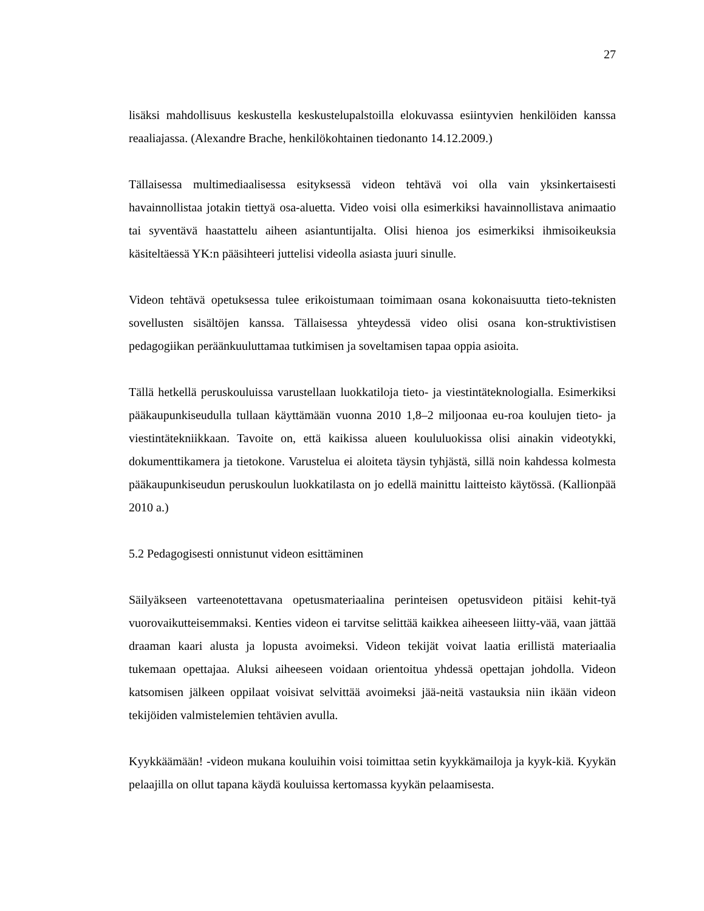27
lisäksi mahdollisuus keskustella keskustelupalstoilla elokuvassa esiintyvien henkilöiden kanssa reaaliajassa. (Alexandre Brache, henkilökohtainen tiedonanto 14.12.2009.)
Tällaisessa multimediaalisessa esityksessä videon tehtävä voi olla vain yksinkertaisesti havainnollistaa jotakin tiettyä osa-aluetta. Video voisi olla esimerkiksi havainnollistava animaatio tai syventävä haastattelu aiheen asiantuntijalta. Olisi hienoa jos esimerkiksi ihmisoikeuksia käsiteltäessä YK:n pääsihteeri juttelisi videolla asiasta juuri sinulle.
Videon tehtävä opetuksessa tulee erikoistumaan toimimaan osana kokonaisuutta tieto-teknisten sovellusten sisältöjen kanssa. Tällaisessa yhteydessä video olisi osana kon-struktivistisen pedagogiikan peräänkuuluttamaa tutkimisen ja soveltamisen tapaa oppia asioita.
Tällä hetkellä peruskouluissa varustellaan luokkatiloja tieto- ja viestintäteknologialla. Esimerkiksi pääkaupunkiseudulla tullaan käyttämään vuonna 2010 1,8–2 miljoonaa eu-roa koulujen tieto- ja viestintätekniikkaan. Tavoite on, että kaikissa alueen koululuokissa olisi ainakin videotykki, dokumenttikamera ja tietokone. Varustelua ei aloiteta täysin tyhjästä, sillä noin kahdessa kolmesta pääkaupunkiseudun peruskoulun luokkatilasta on jo edellä mainittu laitteisto käytössä. (Kallionpää 2010 a.)
5.2 Pedagogisesti onnistunut videon esittäminen
Säilyäkseen varteenotettavana opetusmateriaalina perinteisen opetusvideon pitäisi kehit-tyä vuorovaikutteisemmaksi. Kenties videon ei tarvitse selittää kaikkea aiheeseen liitty-vää, vaan jättää draaman kaari alusta ja lopusta avoimeksi. Videon tekijät voivat laatia erillistä materiaalia tukemaan opettajaa. Aluksi aiheeseen voidaan orientoitua yhdessä opettajan johdolla. Videon katsomisen jälkeen oppilaat voisivat selvittää avoimeksi jää-neitä vastauksia niin ikään videon tekijöiden valmistelemien tehtävien avulla.
Kyykkäämään! -videon mukana kouluihin voisi toimittaa setin kyykkämailoja ja kyyk-kiä. Kyykän pelaajilla on ollut tapana käydä kouluissa kertomassa kyykän pelaamisesta.